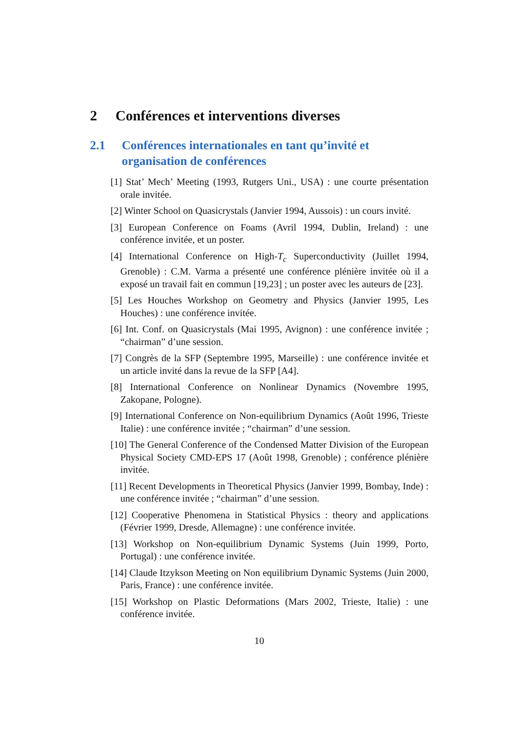2 Conférences et interventions diverses
2.1 Conférences internationales en tant qu’invité et organisation de conférences
[1] Stat’ Mech’ Meeting (1993, Rutgers Uni., USA) : une courte présentation orale invitée.
[2] Winter School on Quasicrystals (Janvier 1994, Aussois) : un cours invité.
[3] European Conference on Foams (Avril 1994, Dublin, Ireland) : une conférence invitée, et un poster.
[4] International Conference on High-T<sub>c</sub> Superconductivity (Juillet 1994, Grenoble) : C.M. Varma a présenté une conférence plénière invitée où il a exposé un travail fait en commun [19,23] ; un poster avec les auteurs de [23].
[5] Les Houches Workshop on Geometry and Physics (Janvier 1995, Les Houches) : une conférence invitée.
[6] Int. Conf. on Quasicrystals (Mai 1995, Avignon) : une conférence invitée ; “chairman” d’une session.
[7] Congrès de la SFP (Septembre 1995, Marseille) : une conférence invitée et un article invité dans la revue de la SFP [A4].
[8] International Conference on Nonlinear Dynamics (Novembre 1995, Zakopane, Pologne).
[9] International Conference on Non-equilibrium Dynamics (Août 1996, Trieste Italie) : une conférence invitée ; “chairman” d’une session.
[10] The General Conference of the Condensed Matter Division of the European Physical Society CMD-EPS 17 (Août 1998, Grenoble) ; conférence plénière invitée.
[11] Recent Developments in Theoretical Physics (Janvier 1999, Bombay, Inde) : une conférence invitée ; “chairman” d’une session.
[12] Cooperative Phenomena in Statistical Physics : theory and applications (Février 1999, Dresde, Allemagne) : une conférence invitée.
[13] Workshop on Non-equilibrium Dynamic Systems (Juin 1999, Porto, Portugal) : une conférence invitée.
[14] Claude Itzykson Meeting on Non equilibrium Dynamic Systems (Juin 2000, Paris, France) : une conférence invitée.
[15] Workshop on Plastic Deformations (Mars 2002, Trieste, Italie) : une conférence invitée.
10